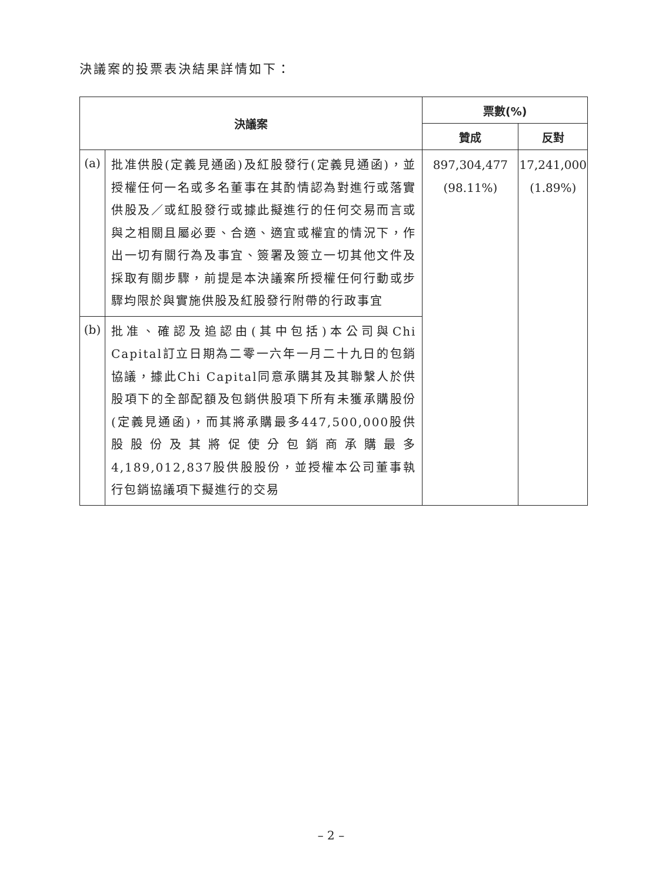決議案的投票表決結果詳情如下：
| 決議案 | | 票數(%) | |
| --- | --- | --- | --- |
| | | 贊成 | 反對 |
| (a) | 批准供股(定義見通函)及紅股發行(定義見通函)，並授權任何一名或多名董事在其酌情認為對進行或落實供股及／或紅股發行或據此擬進行的任何交易而言或與之相關且屬必要、合適、適宜或權宜的情況下，作出一切有關行為及事宜、簽署及簽立一切其他文件及採取有關步驟，前提是本決議案所授權任何行動或步驟均限於與實施供股及紅股發行附帶的行政事宜 | 897,304,477 (98.11%) | 17,241,000 (1.89%) |
| (b) | 批准、確認及追認由(其中包括)本公司與Chi Capital訂立日期為二零一六年一月二十九日的包銷協議，據此Chi Capital同意承購其及其聯繫人於供股項下的全部配額及包銷供股項下所有未獲承購股份(定義見通函)，而其將承購最多447,500,000股供股股份及其將促使分包銷商承購最多4,189,012,837股供股股份，並授權本公司董事執行包銷協議項下擬進行的交易 | | |
– 2 –